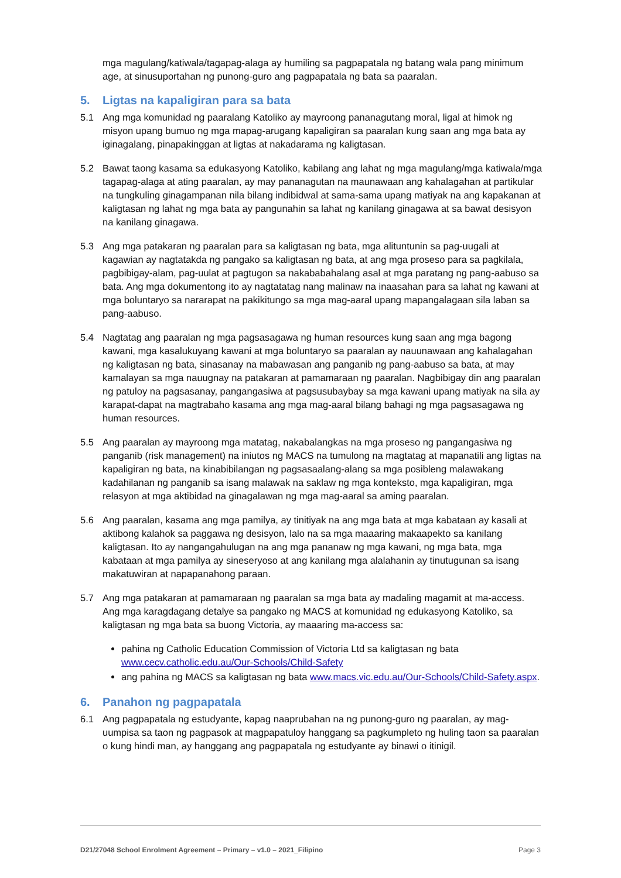mga magulang/katiwala/tagapag-alaga ay humiling sa pagpapatala ng batang wala pang minimum age, at sinusuportahan ng punong-guro ang pagpapatala ng bata sa paaralan.
5. Ligtas na kapaligiran para sa bata
5.1 Ang mga komunidad ng paaralang Katoliko ay mayroong pananagutang moral, ligal at himok ng misyon upang bumuo ng mga mapag-arugang kapaligiran sa paaralan kung saan ang mga bata ay iginagalang, pinapakinggan at ligtas at nakadarama ng kaligtasan.
5.2 Bawat taong kasama sa edukasyong Katoliko, kabilang ang lahat ng mga magulang/mga katiwala/mga tagapag-alaga at ating paaralan, ay may pananagutan na maunawaan ang kahalagahan at partikular na tungkuling ginagampanan nila bilang indibidwal at sama-sama upang matiyak na ang kapakanan at kaligtasan ng lahat ng mga bata ay pangunahin sa lahat ng kanilang ginagawa at sa bawat desisyon na kanilang ginagawa.
5.3 Ang mga patakaran ng paaralan para sa kaligtasan ng bata, mga alituntunin sa pag-uugali at kagawian ay nagtatakda ng pangako sa kaligtasan ng bata, at ang mga proseso para sa pagkilala, pagbibigay-alam, pag-uulat at pagtugon sa nakababahalang asal at mga paratang ng pang-aabuso sa bata. Ang mga dokumentong ito ay nagtatatag nang malinaw na inaasahan para sa lahat ng kawani at mga boluntaryo sa nararapat na pakikitungo sa mga mag-aaral upang mapangalagaan sila laban sa pang-aabuso.
5.4 Nagtatag ang paaralan ng mga pagsasagawa ng human resources kung saan ang mga bagong kawani, mga kasalukuyang kawani at mga boluntaryo sa paaralan ay nauunawaan ang kahalagahan ng kaligtasan ng bata, sinasanay na mabawasan ang panganib ng pang-aabuso sa bata, at may kamalayan sa mga nauugnay na patakaran at pamamaraan ng paaralan. Nagbibigay din ang paaralan ng patuloy na pagsasanay, pangangasiwa at pagsusubaybay sa mga kawani upang matiyak na sila ay karapat-dapat na magtrabaho kasama ang mga mag-aaral bilang bahagi ng mga pagsasagawa ng human resources.
5.5 Ang paaralan ay mayroong mga matatag, nakabalangkas na mga proseso ng pangangasiwa ng panganib (risk management) na iniutos ng MACS na tumulong na magtatag at mapanatili ang ligtas na kapaligiran ng bata, na kinabibilangan ng pagsasaalang-alang sa mga posibleng malawakang kadahilanan ng panganib sa isang malawak na saklaw ng mga konteksto, mga kapaligiran, mga relasyon at mga aktibidad na ginagalawan ng mga mag-aaral sa aming paaralan.
5.6 Ang paaralan, kasama ang mga pamilya, ay tinitiyak na ang mga bata at mga kabataan ay kasali at aktibong kalahok sa paggawa ng desisyon, lalo na sa mga maaaring makaapekto sa kanilang kaligtasan. Ito ay nangangahulugan na ang mga pananaw ng mga kawani, ng mga bata, mga kabataan at mga pamilya ay sineseryoso at ang kanilang mga alalahanin ay tinutugunan sa isang makatuwiran at napapanahong paraan.
5.7 Ang mga patakaran at pamamaraan ng paaralan sa mga bata ay madaling magamit at ma-access. Ang mga karagdagang detalye sa pangako ng MACS at komunidad ng edukasyong Katoliko, sa kaligtasan ng mga bata sa buong Victoria, ay maaaring ma-access sa:
pahina ng Catholic Education Commission of Victoria Ltd sa kaligtasan ng bata www.cecv.catholic.edu.au/Our-Schools/Child-Safety
ang pahina ng MACS sa kaligtasan ng bata www.macs.vic.edu.au/Our-Schools/Child-Safety.aspx.
6. Panahon ng pagpapatala
6.1 Ang pagpapatala ng estudyante, kapag naaprubahan na ng punong-guro ng paaralan, ay mag-uumpisa sa taon ng pagpasok at magpapatuloy hanggang sa pagkumpleto ng huling taon sa paaralan o kung hindi man, ay hanggang ang pagpapatala ng estudyante ay binawi o itinigil.
D21/27048 School Enrolment Agreement – Primary – v1.0 – 2021_Filipino Page 3